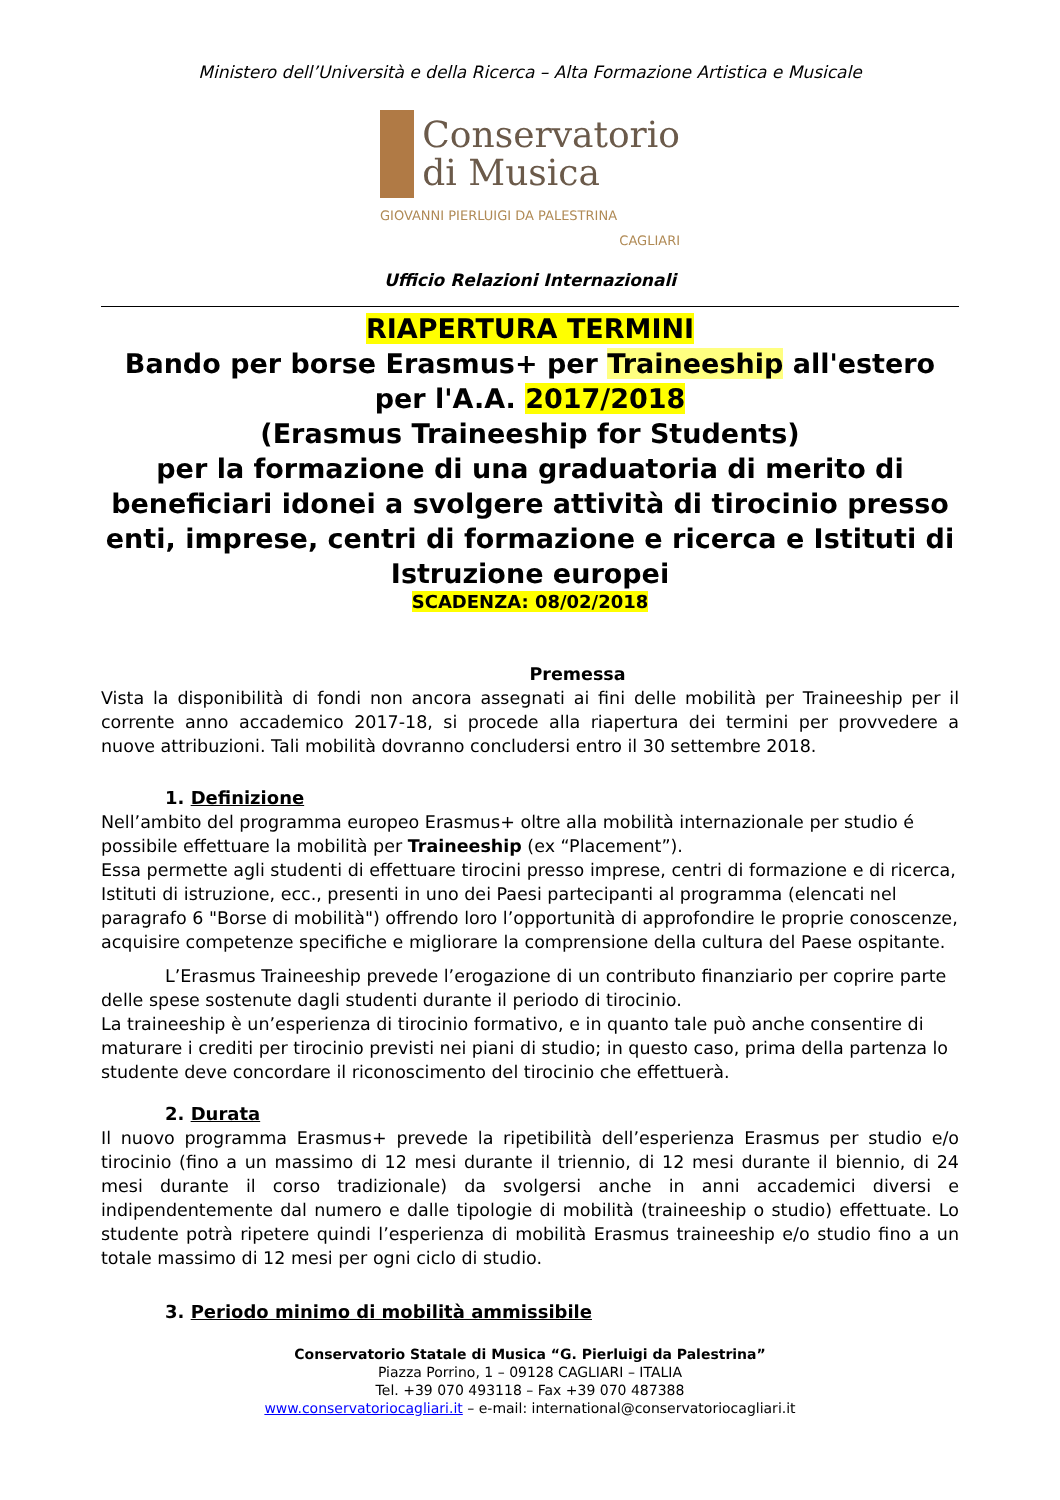Ministero dell’Università e della Ricerca – Alta Formazione Artistica e Musicale
Conservatorio
di Musica
GIOVANNI PIERLUIGI DA PALESTRINA
CAGLIARI
Ufficio Relazioni Internazionali
RIAPERTURA TERMINI
Bando per borse Erasmus+ per Traineeship all'estero
per l'A.A. 2017/2018
(Erasmus Traineeship for Students)
per la formazione di una graduatoria di merito di beneficiari idonei a svolgere attività di tirocinio presso enti, imprese, centri di formazione e ricerca e Istituti di Istruzione europei
SCADENZA: 08/02/2018
Premessa
Vista la disponibilità di fondi non ancora assegnati ai fini delle mobilità per Traineeship per il corrente anno accademico 2017-18, si procede alla riapertura dei termini per provvedere a nuove attribuzioni. Tali mobilità dovranno concludersi entro il 30 settembre 2018.
1. Definizione
Nell’ambito del programma europeo Erasmus+ oltre alla mobilità internazionale per studio é possibile effettuare la mobilità per Traineeship (ex “Placement”).
Essa permette agli studenti di effettuare tirocini presso imprese, centri di formazione e di ricerca, Istituti di istruzione, ecc., presenti in uno dei Paesi partecipanti al programma (elencati nel paragrafo 6 "Borse di mobilità") offrendo loro l’opportunità di approfondire le proprie conoscenze, acquisire competenze specifiche e migliorare la comprensione della cultura del Paese ospitante.
L’Erasmus Traineeship prevede l’erogazione di un contributo finanziario per coprire parte delle spese sostenute dagli studenti durante il periodo di tirocinio.
La traineeship è un’esperienza di tirocinio formativo, e in quanto tale può anche consentire di maturare i crediti per tirocinio previsti nei piani di studio; in questo caso, prima della partenza lo studente deve concordare il riconoscimento del tirocinio che effettuerà.
2. Durata
Il nuovo programma Erasmus+ prevede la ripetibilità dell’esperienza Erasmus per studio e/o tirocinio (fino a un massimo di 12 mesi durante il triennio, di 12 mesi durante il biennio, di 24 mesi durante il corso tradizionale) da svolgersi anche in anni accademici diversi e indipendentemente dal numero e dalle tipologie di mobilità (traineeship o studio) effettuate. Lo studente potrà ripetere quindi l’esperienza di mobilità Erasmus traineeship e/o studio fino a un totale massimo di 12 mesi per ogni ciclo di studio.
3. Periodo minimo di mobilità ammissibile
Conservatorio Statale di Musica “G. Pierluigi da Palestrina”
Piazza Porrino, 1 – 09128 CAGLIARI – ITALIA
Tel. +39 070 493118 – Fax +39 070 487388
www.conservatoriocagliari.it – e-mail: international@conservatoriocagliari.it